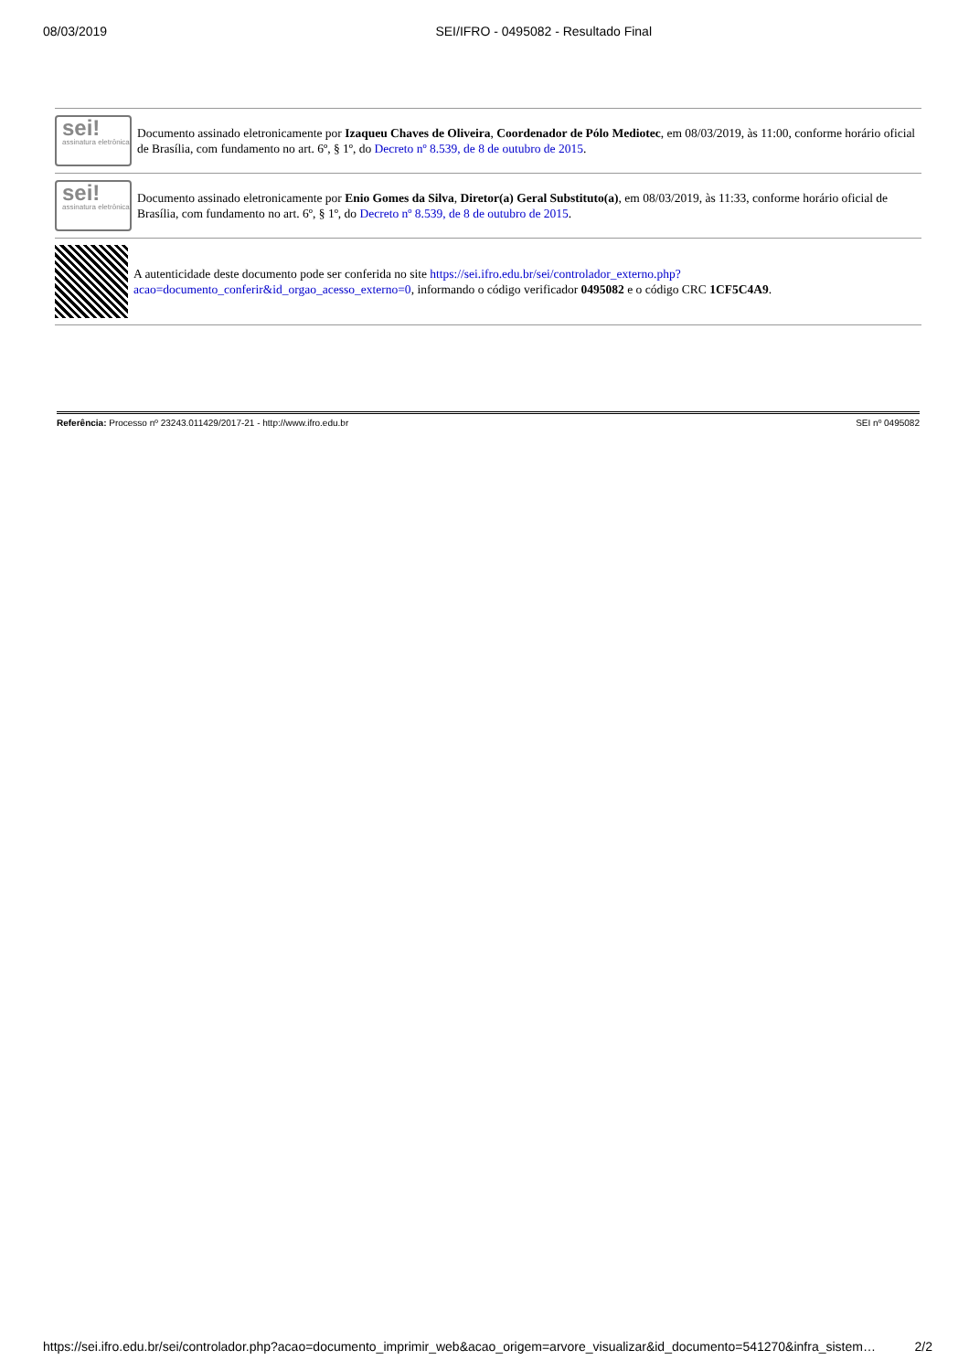08/03/2019 SEI/IFRO - 0495082 - Resultado Final
sei!
assinatura eletrônica
Documento assinado eletronicamente por Izaqueu Chaves de Oliveira, Coordenador de Pólo Mediotec, em 08/03/2019, às 11:00, conforme horário oficial de Brasília, com fundamento no art. 6º, § 1º, do Decreto nº 8.539, de 8 de outubro de 2015.
sei!
assinatura eletrônica
Documento assinado eletronicamente por Enio Gomes da Silva, Diretor(a) Geral Substituto(a), em 08/03/2019, às 11:33, conforme horário oficial de Brasília, com fundamento no art. 6º, § 1º, do Decreto nº 8.539, de 8 de outubro de 2015.
A autenticidade deste documento pode ser conferida no site https://sei.ifro.edu.br/sei/controlador_externo.php?acao=documento_conferir&id_orgao_acesso_externo=0, informando o código verificador 0495082 e o código CRC 1CF5C4A9.
Referência: Processo nº 23243.011429/2017-21 - http://www.ifro.edu.br SEI nº 0495082
https://sei.ifro.edu.br/sei/controlador.php?acao=documento_imprimir_web&acao_origem=arvore_visualizar&id_documento=541270&infra_sistem… 2/2